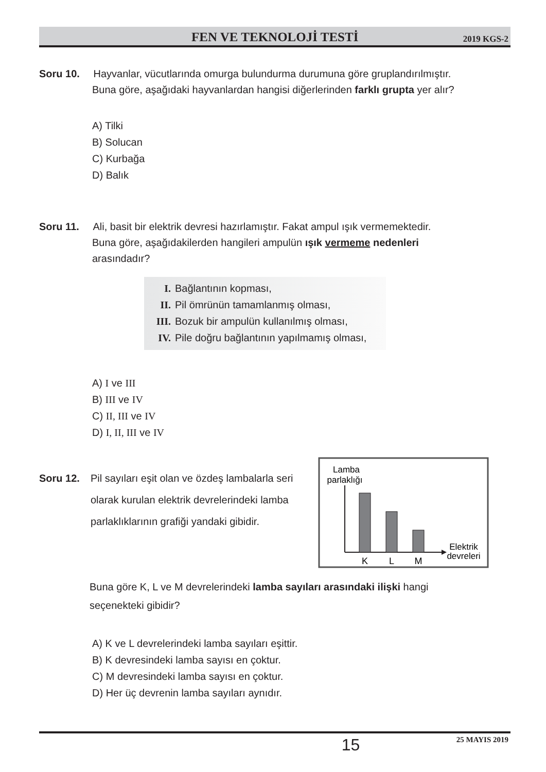FEN VE TEKNOLOJİ TESTİ 2019 KGS-2
Soru 10. Hayvanlar, vücutlarında omurga bulundurma durumuna göre gruplandırılmıştır.
Buna göre, aşağıdaki hayvanlardan hangisi diğerlerinden farklı grupta yer alır?
A) Tilki
B) Solucan
C) Kurbağa
D) Balık
Soru 11. Ali, basit bir elektrik devresi hazırlamıştır. Fakat ampul ışık vermemektedir.
Buna göre, aşağıdakilerden hangileri ampulün ışık vermeme nedenleri
arasındadır?
I. Bağlantının kopması,
II. Pil ömrünün tamamlanmış olması,
III. Bozuk bir ampulün kullanılmış olması,
IV. Pile doğru bağlantının yapılmamış olması,
A) I ve III
B) III ve IV
C) II, III ve IV
D) I, II, III ve IV
Soru 12.
Pil sayıları eşit olan ve özdeş lambalarla seri olarak kurulan elektrik devrelerindeki lamba parlaklıklarının grafiği yandaki gibidir.
Lamba
parlaklığı
K
L
M
Elektrik
devreleri
Buna göre K, L ve M devrelerindeki lamba sayıları arasındaki ilişki hangi
seçenekteki gibidir?
A) K ve L devrelerindeki lamba sayıları eşittir.
B) K devresindeki lamba sayısı en çoktur.
C) M devresindeki lamba sayısı en çoktur.
D) Her üç devrenin lamba sayıları aynıdır.
15 25 MAYIS 2019